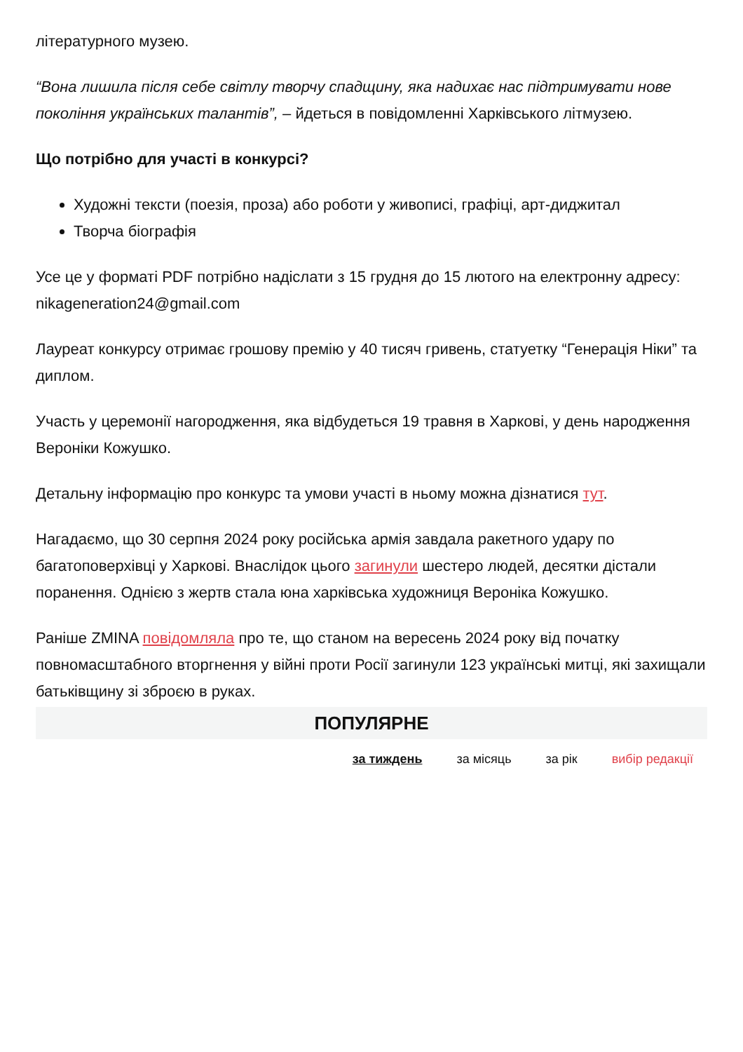літературного музею.
“Вона лишила після себе світлу творчу спадщину, яка надихає нас підтримувати нове покоління українських талантів”, – йдеться в повідомленні Харківського літмузею.
Що потрібно для участі в конкурсі?
Художні тексти (поезія, проза) або роботи у живописі, графіці, арт-диджитал
Творча біографія
Усе це у форматі PDF потрібно надіслати з 15 грудня до 15 лютого на електронну адресу: nikageneration24@gmail.com
Лауреат конкурсу отримає грошову премію у 40 тисяч гривень, статуетку “Генерація Ніки” та диплом.
Участь у церемонії нагородження, яка відбудеться 19 травня в Харкові, у день народження Вероніки Кожушко.
Детальну інформацію про конкурс та умови участі в ньому можна дізнатися тут.
Нагадаємо, що 30 серпня 2024 року російська армія завдала ракетного удару по багатоповерхівці у Харкові. Внаслідок цього загинули шестеро людей, десятки дістали поранення. Однією з жертв стала юна харківська художниця Вероніка Кожушко.
Раніше ZMINA повідомляла про те, що станом на вересень 2024 року від початку повномасштабного вторгнення у війні проти Росії загинули 123 українські митці, які захищали батьківщину зі зброєю в руках.
ПОПУЛЯРНЕ
за тиждень за місяць за рік вибір редакції